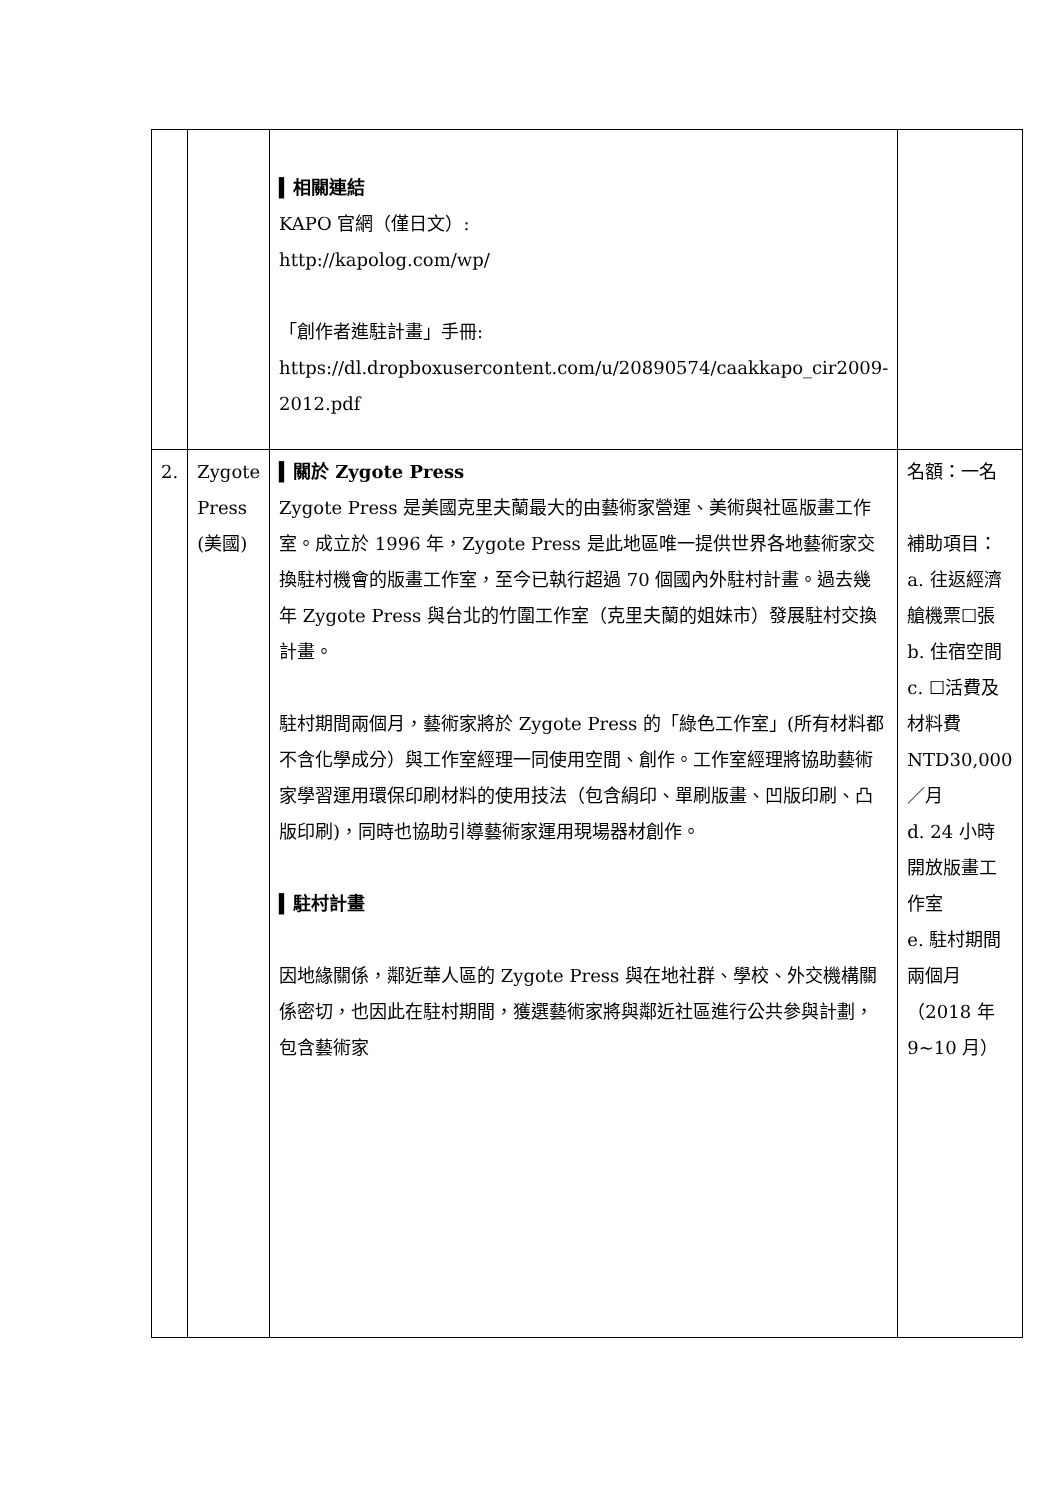| | | ▍相關連結 KAPO 官網（僅日文）: http://kapolog.com/wp/ 「創作者進駐計畫」手冊: https://dl.dropboxusercontent.com/u/20890574/caakkapo_cir2009-2012.pdf | |
| 2. | Zygote Press (美國) | ▍關於 Zygote Press Zygote Press 是美國克里夫蘭最大的由藝術家營運、美術與社區版畫工作室。成立於 1996 年，Zygote Press 是此地區唯一提供世界各地藝術家交換駐村機會的版畫工作室，至今已執行超過 70 個國內外駐村計畫。過去幾年 Zygote Press 與台北的竹圍工作室（克里夫蘭的姐妹市）發展駐村交換計畫。 駐村期間兩個月，藝術家將於 Zygote Press 的「綠色工作室」(所有材料都不含化學成分）與工作室經理一同使用空間、創作。工作室經理將協助藝術家學習運用環保印刷材料的使用技法（包含絹印、單刷版畫、凹版印刷、凸版印刷)，同時也協助引導藝術家運用現場器材創作。 ▍駐村計畫 因地緣關係，鄰近華人區的 Zygote Press 與在地社群、學校、外交機構關係密切，也因此在駐村期間，獲選藝術家將與鄰近社區進行公共參與計劃，包含藝術家 | 名額：一名 補助項目： a. 往返經濟艙機票☐張 b. 住宿空間 c. ☐活費及材料費 NTD30,000／月 d. 24 小時開放版畫工作室 e. 駐村期間兩個月（2018 年 9~10 月） |